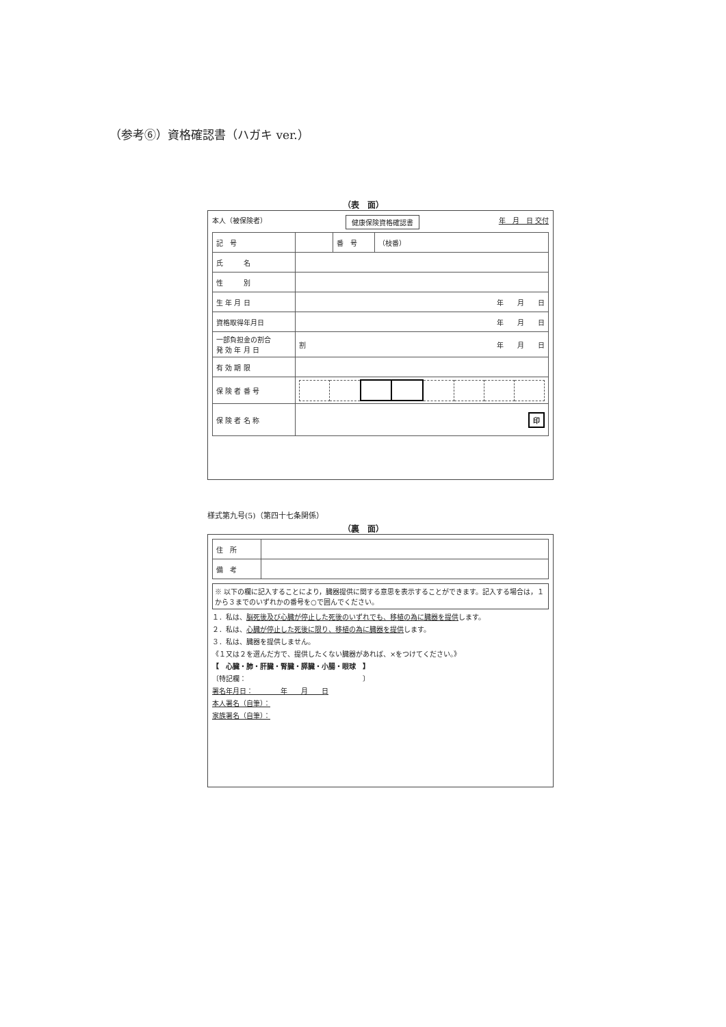（参考⑥）資格確認書（ハガキ ver.）
（表　面）
本人（被保険者） 健康保険資格確認書 年　月　日 交付
| 記 号 | | 番 号 | （枝番） |
| 氏 名 | | | |
| 性 別 | | | |
| 生 年 月 日 | 年 月 日 | | |
| 資格取得年月日 | 年 月 日 | | |
| 一部負担金の割合 発 効 年 月 日 | 割 年 月 日 | | |
| 有 効 期 限 | | | |
| 保 険 者 番 号 | | | |
| 保 険 者 名 称 | 印 | | |
様式第九号(5)（第四十七条関係）
（裏　面）
| 住 所 | |
| 備 考 | |
※ 以下の欄に記入することにより，臓器提供に関する意思を表示することができます。記入する場合は，１から３までのいずれかの番号を○で囲んでください。
１．私は、脳死後及び心臓が停止した死後のいずれでも、移植の為に臓器を提供します。
２．私は、心臓が停止した死後に限り、移植の為に臓器を提供します。
３．私は、臓器を提供しません。
《１又は２を選んだ方で、提供したくない臓器があれば、×をつけてください。》
【　心臓・肺・肝臓・腎臓・膵臓・小腸・眼球　】
〔特記欄：　　　　　　　　　　　　　　　　　〕
署名年月日：　　　　年　　月　　日
本人署名（自筆）：
家族署名（自筆）：